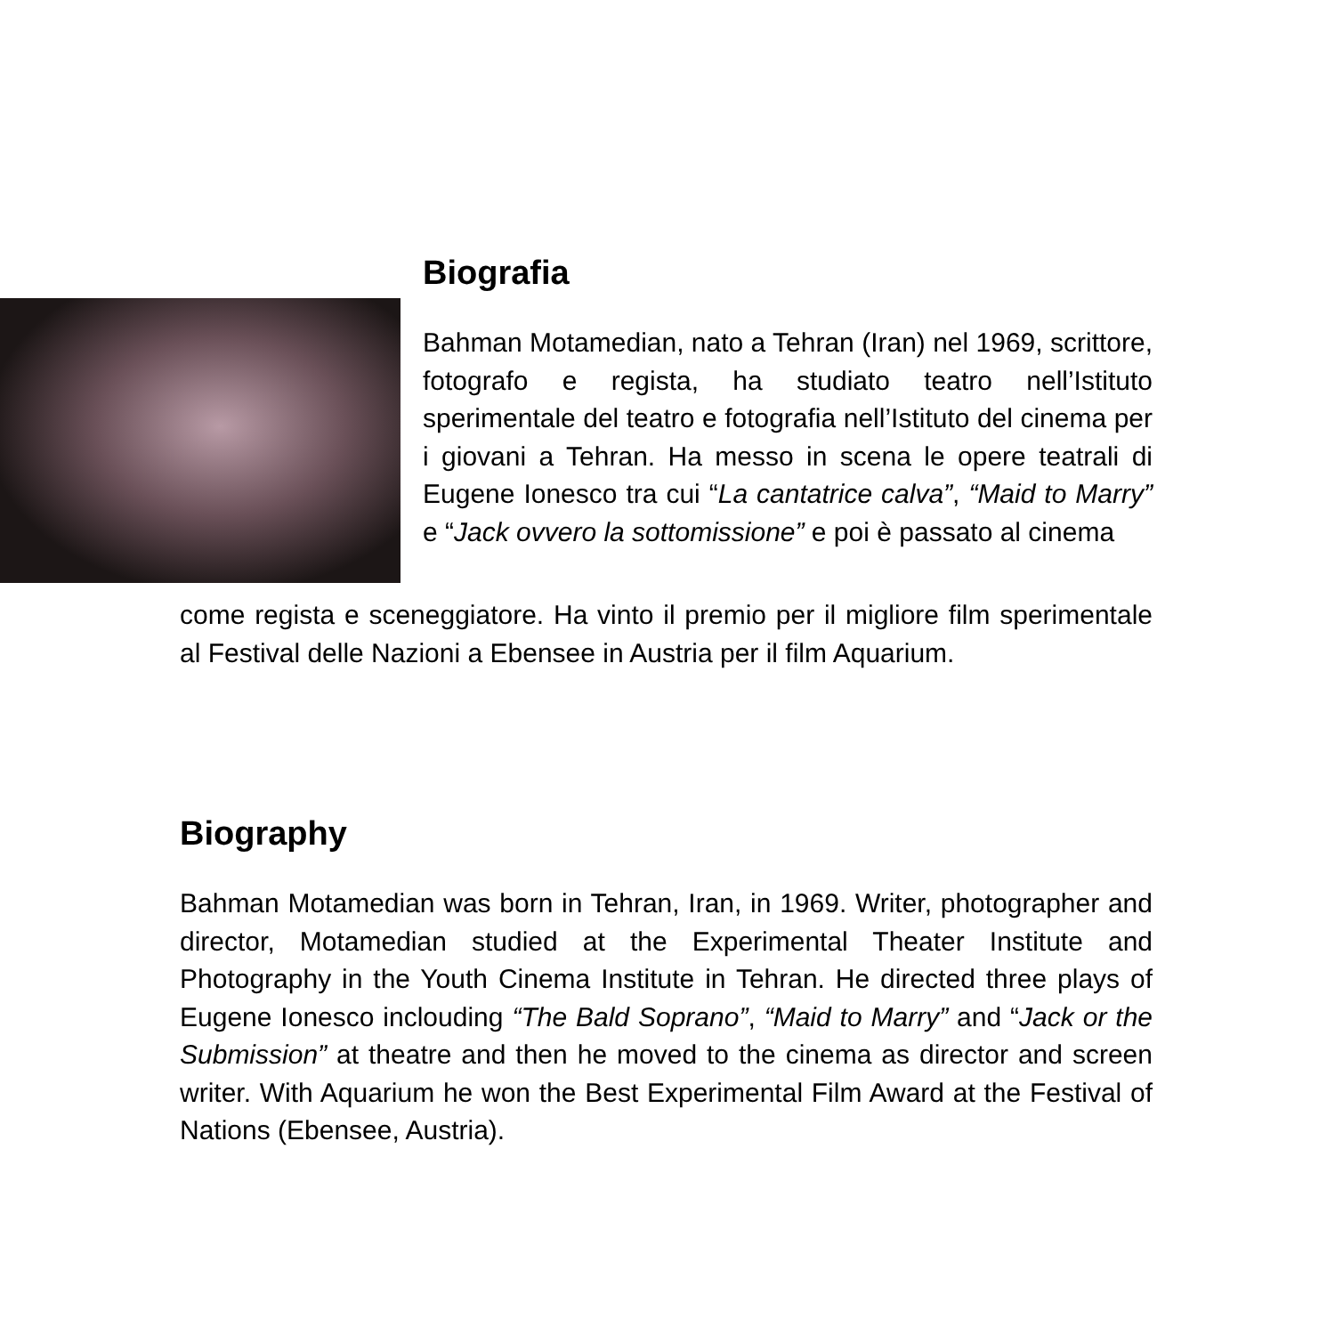Biografia
Bahman Motamedian, nato a Tehran (Iran) nel 1969, scrittore, fotografo e regista, ha studiato teatro nell’Istituto sperimentale del teatro e fotografia nell’Istituto del cinema per i giovani a Tehran. Ha messo in scena le opere teatrali di Eugene Ionesco tra cui “La cantatrice calva”, “Maid to Marry” e “Jack ovvero la sottomissione” e poi è passato al cinema
come regista e sceneggiatore. Ha vinto il premio per il migliore film sperimentale al Festival delle Nazioni a Ebensee in Austria per il film Aquarium.
Biography
Bahman Motamedian was born in Tehran, Iran, in 1969. Writer, photographer and director, Motamedian studied at the Experimental Theater Institute and Photography in the Youth Cinema Institute in Tehran. He directed three plays of Eugene Ionesco inclouding “The Bald Soprano”, “Maid to Marry” and “Jack or the Submission” at theatre and then he moved to the cinema as director and screen writer. With Aquarium he won the Best Experimental Film Award at the Festival of Nations (Ebensee, Austria).